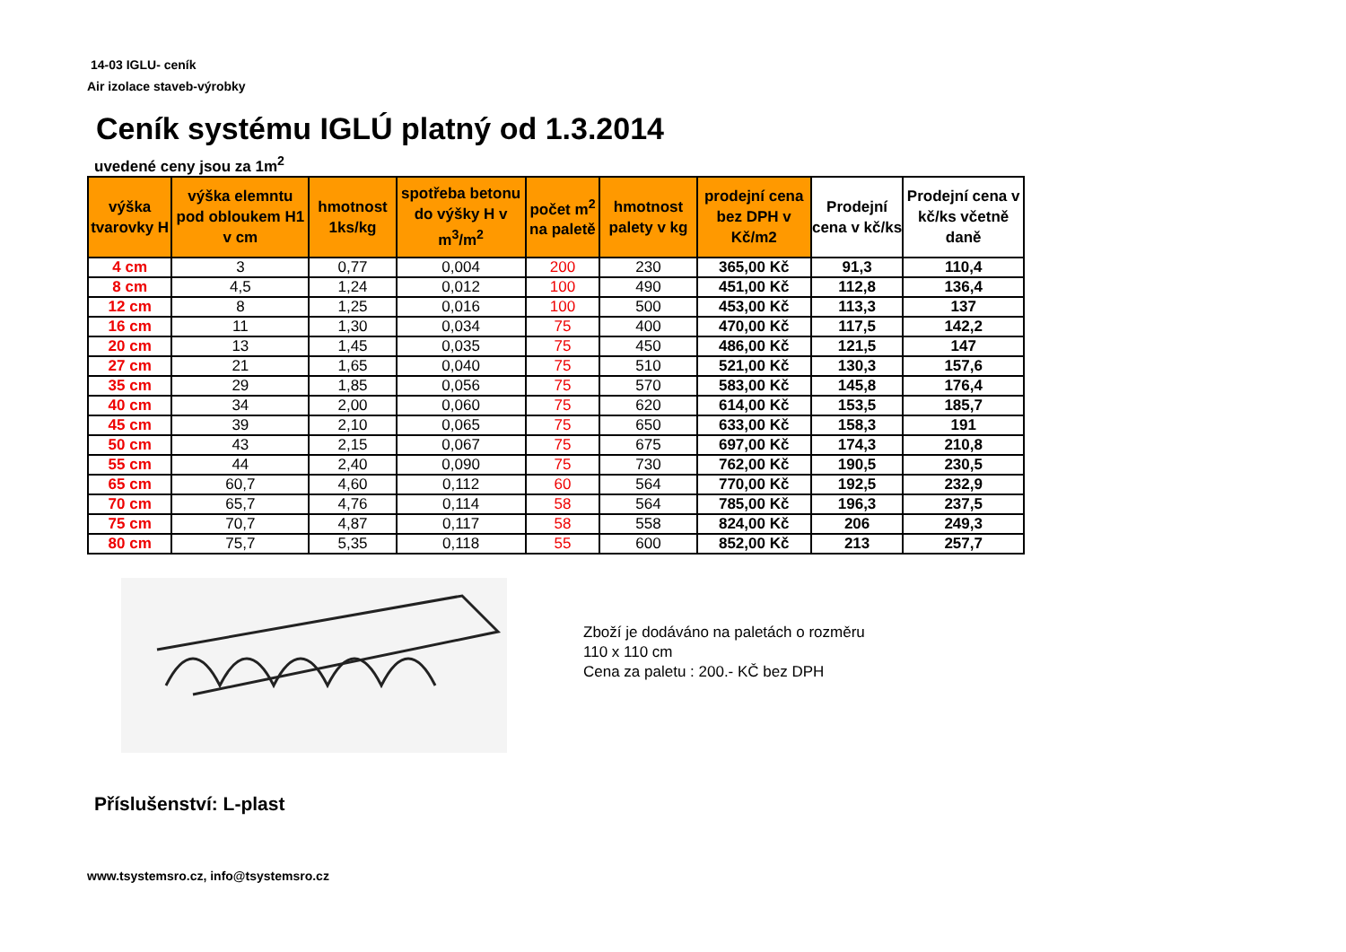14-03 IGLU- ceník
Air izolace staveb-výrobky
Ceník systému IGLÚ platný od 1.3.2014
uvedené ceny jsou za 1m<sup>2</sup>
| výška tvarovky H | výška elemntu pod obloukem H1 v cm | hmotnost 1ks/kg | spotřeba betonu do výšky H v m<sup>3</sup>/m<sup>2</sup> | počet m<sup>2</sup> na paletě | hmotnost palety v kg | prodejní cena bez DPH v Kč/m2 | Prodejní cena v kč/ks | Prodejní cena v kč/ks včetně daně |
| --- | --- | --- | --- | --- | --- | --- | --- | --- |
| 4 cm | 3 | 0,77 | 0,004 | 200 | 230 | 365,00 Kč | 91,3 | 110,4 |
| 8 cm | 4,5 | 1,24 | 0,012 | 100 | 490 | 451,00 Kč | 112,8 | 136,4 |
| 12 cm | 8 | 1,25 | 0,016 | 100 | 500 | 453,00 Kč | 113,3 | 137 |
| 16 cm | 11 | 1,30 | 0,034 | 75 | 400 | 470,00 Kč | 117,5 | 142,2 |
| 20 cm | 13 | 1,45 | 0,035 | 75 | 450 | 486,00 Kč | 121,5 | 147 |
| 27 cm | 21 | 1,65 | 0,040 | 75 | 510 | 521,00 Kč | 130,3 | 157,6 |
| 35 cm | 29 | 1,85 | 0,056 | 75 | 570 | 583,00 Kč | 145,8 | 176,4 |
| 40 cm | 34 | 2,00 | 0,060 | 75 | 620 | 614,00 Kč | 153,5 | 185,7 |
| 45 cm | 39 | 2,10 | 0,065 | 75 | 650 | 633,00 Kč | 158,3 | 191 |
| 50 cm | 43 | 2,15 | 0,067 | 75 | 675 | 697,00 Kč | 174,3 | 210,8 |
| 55 cm | 44 | 2,40 | 0,090 | 75 | 730 | 762,00 Kč | 190,5 | 230,5 |
| 65 cm | 60,7 | 4,60 | 0,112 | 60 | 564 | 770,00 Kč | 192,5 | 232,9 |
| 70 cm | 65,7 | 4,76 | 0,114 | 58 | 564 | 785,00 Kč | 196,3 | 237,5 |
| 75 cm | 70,7 | 4,87 | 0,117 | 58 | 558 | 824,00 Kč | 206 | 249,3 |
| 80 cm | 75,7 | 5,35 | 0,118 | 55 | 600 | 852,00 Kč | 213 | 257,7 |
Zboží je dodáváno na paletách o rozměru
110 x 110 cm
Cena za paletu : 200.- KČ bez DPH
Příslušenství: L-plast
www.tsystemsro.cz, info@tsystemsro.cz